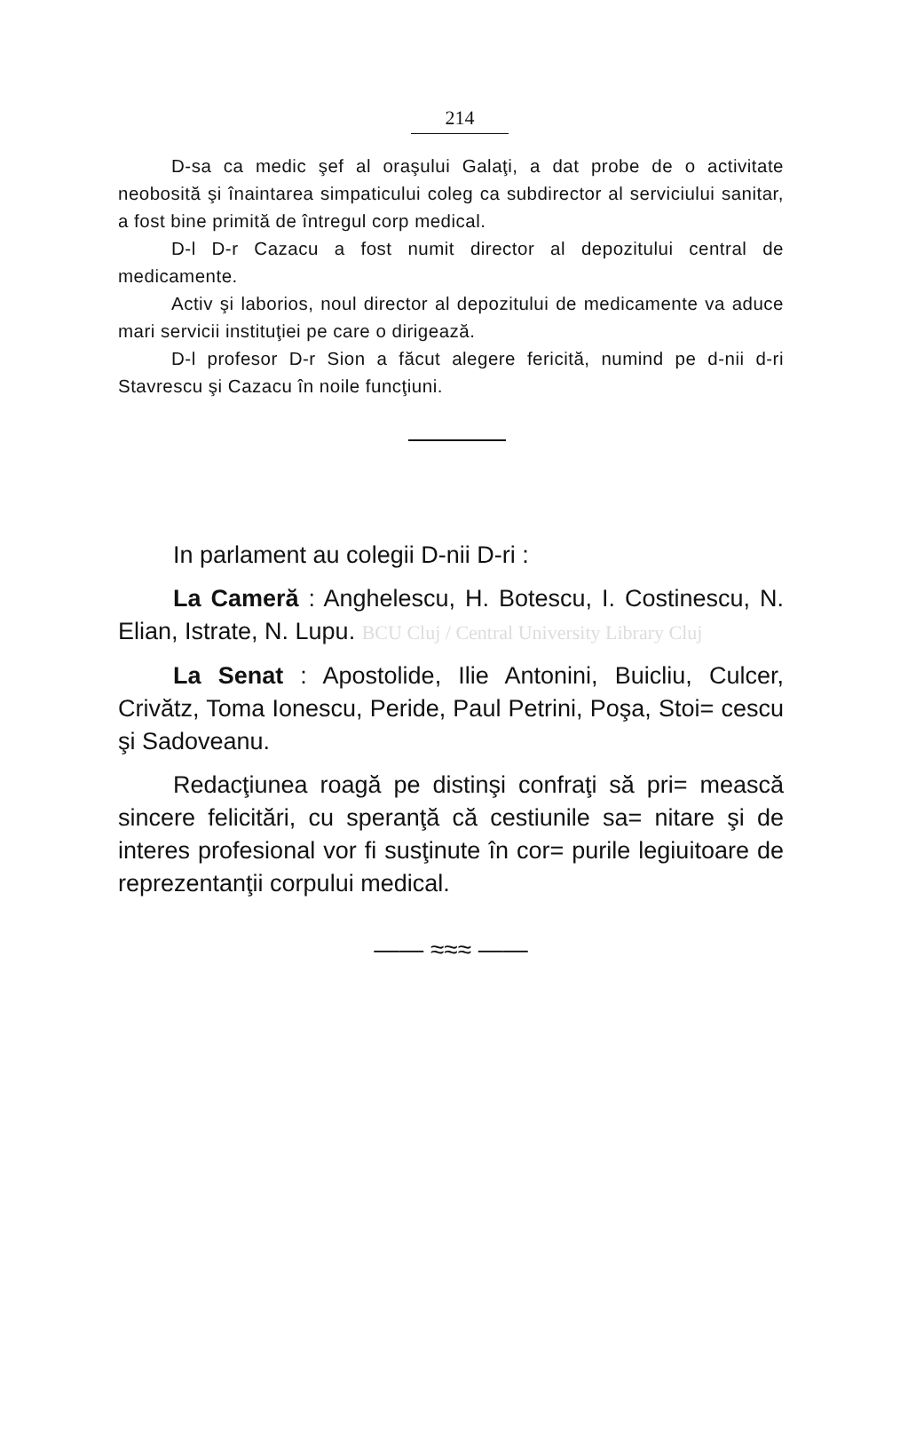214
D-sa ca medic şef al oraşului Galaţi, a dat probe de o activitate neobosită şi înaintarea simpaticului coleg ca subdirector al serviciului sanitar, a fost bine primită de întregul corp medical.
D-l D-r Cazacu a fost numit director al depozitului central de medicamente.
Activ şi laborios, noul director al depozitului de medicamente va aduce mari servicii instituţiei pe care o dirigează.
D-l profesor D-r Sion a făcut alegere fericită, numind pe d-nii d-ri Stavrescu şi Cazacu în noile funcţiuni.
In parlament au colegii D-nii D-ri :
La Cameră : Anghelescu, H. Botescu, I. Costinescu, N. Elian, Istrate, N. Lupu. BCU Cluj / Central University Library Cluj
La Senat : Apostolide, Ilie Antonini, Buicliu, Culcer, Crivătz, Toma Ionescu, Peride, Paul Petrini, Poşa, Stoi= cescu şi Sadoveanu.
Redacţiunea roagă pe distinşi confraţi să pri= mească sincere felicitări, cu speranţă că cestiunile sa= nitare şi de interes profesional vor fi susţinute în cor= purile legiuitoare de reprezentanţii corpului medical.
—— ≈≈≈ ——